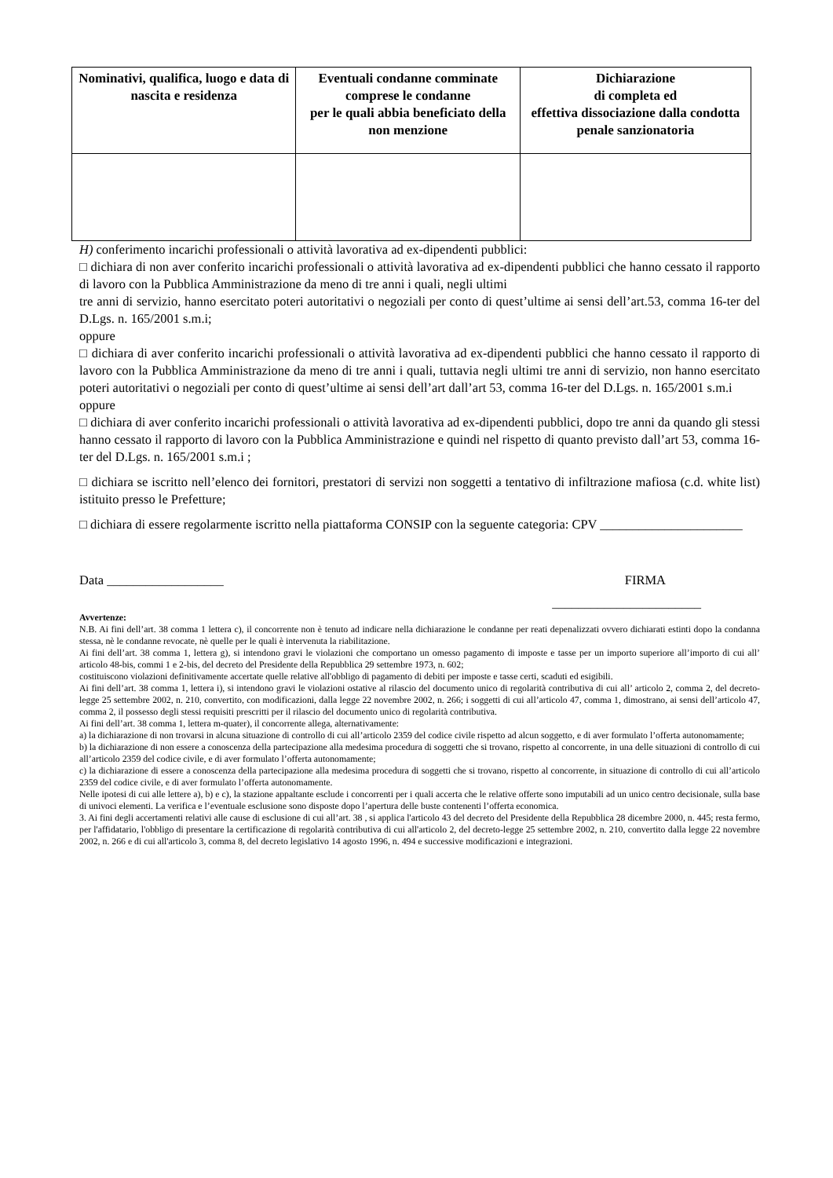| Nominativi, qualifica, luogo e data di nascita e residenza | Eventuali condanne comminate comprese le condanne per le quali abbia beneficiato della non menzione | Dichiarazione di completa ed effettiva dissociazione dalla condotta penale sanzionatoria |
| --- | --- | --- |
H) conferimento incarichi professionali o attività lavorativa ad ex-dipendenti pubblici:
□ dichiara di non aver conferito incarichi professionali o attività lavorativa ad ex-dipendenti pubblici che hanno cessato il rapporto di lavoro con la Pubblica Amministrazione da meno di tre anni i quali, negli ultimi
tre anni di servizio, hanno esercitato poteri autoritativi o negoziali per conto di quest’ultime ai sensi dell’art.53, comma 16-ter del D.Lgs. n. 165/2001 s.m.i;
oppure
□ dichiara di aver conferito incarichi professionali o attività lavorativa ad ex-dipendenti pubblici che hanno cessato il rapporto di lavoro con la Pubblica Amministrazione da meno di tre anni i quali, tuttavia negli ultimi tre anni di servizio, non hanno esercitato poteri autoritativi o negoziali per conto di quest’ultime ai sensi dell’art dall’art 53, comma 16-ter del D.Lgs. n. 165/2001 s.m.i
oppure
□ dichiara di aver conferito incarichi professionali o attività lavorativa ad ex-dipendenti pubblici, dopo tre anni da quando gli stessi hanno cessato il rapporto di lavoro con la Pubblica Amministrazione e quindi nel rispetto di quanto previsto dall’art 53, comma 16-ter del D.Lgs. n. 165/2001 s.m.i ;
□ dichiara se iscritto nell’elenco dei fornitori, prestatori di servizi non soggetti a tentativo di infiltrazione mafiosa (c.d. white list) istituito presso le Prefetture;
□ dichiara di essere regolarmente iscritto nella piattaforma CONSIP con la seguente categoria: CPV ______________________
Data __________________ FIRMA
_______________________
Avvertenze:
N.B. Ai fini dell’art. 38 comma 1 lettera c), il concorrente non è tenuto ad indicare nella dichiarazione le condanne per reati depenalizzati ovvero dichiarati estinti dopo la condanna stessa, nè le condanne revocate, nè quelle per le quali è intervenuta la riabilitazione.
Ai fini dell’art. 38 comma 1, lettera g), si intendono gravi le violazioni che comportano un omesso pagamento di imposte e tasse per un importo superiore all’importo di cui all’ articolo 48-bis, commi 1 e 2-bis, del decreto del Presidente della Repubblica 29 settembre 1973, n. 602;
costituiscono violazioni definitivamente accertate quelle relative all'obbligo di pagamento di debiti per imposte e tasse certi, scaduti ed esigibili.
Ai fini dell’art. 38 comma 1, lettera i), si intendono gravi le violazioni ostative al rilascio del documento unico di regolarità contributiva di cui all’ articolo 2, comma 2, del decreto-legge 25 settembre 2002, n. 210, convertito, con modificazioni, dalla legge 22 novembre 2002, n. 266; i soggetti di cui all’articolo 47, comma 1, dimostrano, ai sensi dell’articolo 47, comma 2, il possesso degli stessi requisiti prescritti per il rilascio del documento unico di regolarità contributiva.
Ai fini dell’art. 38 comma 1, lettera m-quater), il concorrente allega, alternativamente:
a) la dichiarazione di non trovarsi in alcuna situazione di controllo di cui all’articolo 2359 del codice civile rispetto ad alcun soggetto, e di aver formulato l’offerta autonomamente;
b) la dichiarazione di non essere a conoscenza della partecipazione alla medesima procedura di soggetti che si trovano, rispetto al concorrente, in una delle situazioni di controllo di cui all’articolo 2359 del codice civile, e di aver formulato l’offerta autonomamente;
c) la dichiarazione di essere a conoscenza della partecipazione alla medesima procedura di soggetti che si trovano, rispetto al concorrente, in situazione di controllo di cui all’articolo 2359 del codice civile, e di aver formulato l’offerta autonomamente.
Nelle ipotesi di cui alle lettere a), b) e c), la stazione appaltante esclude i concorrenti per i quali accerta che le relative offerte sono imputabili ad un unico centro decisionale, sulla base di univoci elementi. La verifica e l’eventuale esclusione sono disposte dopo l’apertura delle buste contenenti l’offerta economica.
3. Ai fini degli accertamenti relativi alle cause di esclusione di cui all’art. 38 , si applica l'articolo 43 del decreto del Presidente della Repubblica 28 dicembre 2000, n. 445; resta fermo, per l'affidatario, l'obbligo di presentare la certificazione di regolarità contributiva di cui all'articolo 2, del decreto-legge 25 settembre 2002, n. 210, convertito dalla legge 22 novembre 2002, n. 266 e di cui all'articolo 3, comma 8, del decreto legislativo 14 agosto 1996, n. 494 e successive modificazioni e integrazioni.